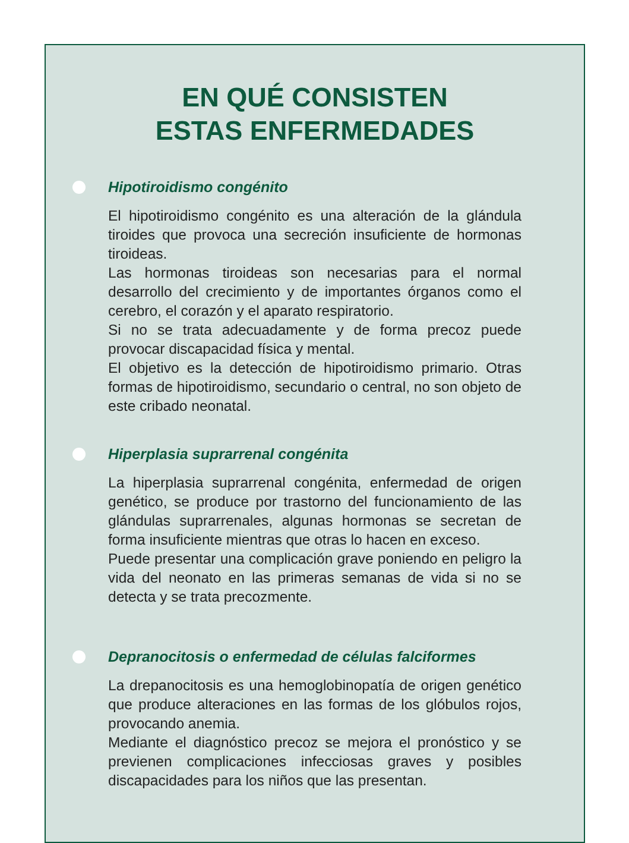EN QUÉ CONSISTEN
ESTAS ENFERMEDADES
Hipotiroidismo congénito
El hipotiroidismo congénito es una alteración de la glándula tiroides que provoca una secreción insuficiente de hormonas tiroideas.
Las hormonas tiroideas son necesarias para el normal desarrollo del crecimiento y de importantes órganos como el cerebro, el corazón y el aparato respiratorio.
Si no se trata adecuadamente y de forma precoz puede provocar discapacidad física y mental.
El objetivo es la detección de hipotiroidismo primario. Otras formas de hipotiroidismo, secundario o central, no son objeto de este cribado neonatal.
Hiperplasia suprarrenal congénita
La hiperplasia suprarrenal congénita, enfermedad de origen genético, se produce por trastorno del funcionamiento de las glándulas suprarrenales, algunas hormonas se secretan de forma insuficiente mientras que otras lo hacen en exceso.
Puede presentar una complicación grave poniendo en peligro la vida del neonato en las primeras semanas de vida si no se detecta y se trata precozmente.
Depranocitosis o enfermedad de células falciformes
La drepanocitosis es una hemoglobinopatía de origen genético que produce alteraciones en las formas de los glóbulos rojos, provocando anemia.
Mediante el diagnóstico precoz se mejora el pronóstico y se previenen complicaciones infecciosas graves y posibles discapacidades para los niños que las presentan.